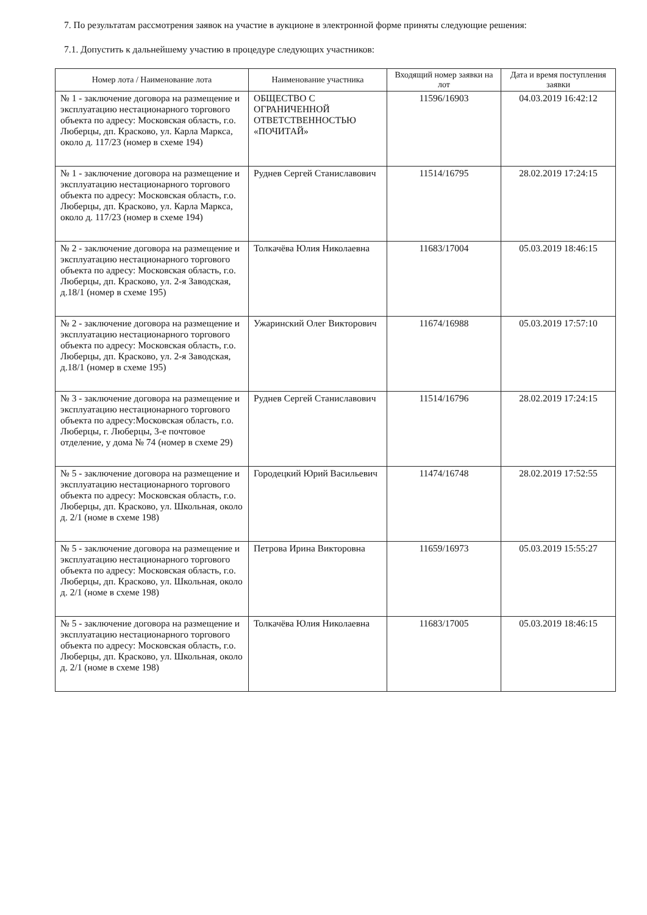7. По результатам рассмотрения заявок на участие в аукционе в электронной форме приняты следующие решения:
7.1. Допустить к дальнейшему участию в процедуре следующих участников:
| Номер лота / Наименование лота | Наименование участника | Входящий номер заявки на лот | Дата и время поступления заявки |
| --- | --- | --- | --- |
| № 1 - заключение договора на размещение и эксплуатацию нестационарного торгового объекта по адресу: Московская область, г.о. Люберцы, дп. Красково, ул. Карла Маркса, около д. 117/23 (номер в схеме 194) | ОБЩЕСТВО С ОГРАНИЧЕННОЙ ОТВЕТСТВЕННОСТЬЮ «ПОЧИТАЙ» | 11596/16903 | 04.03.2019 16:42:12 |
| № 1 - заключение договора на размещение и эксплуатацию нестационарного торгового объекта по адресу: Московская область, г.о. Люберцы, дп. Красково, ул. Карла Маркса, около д. 117/23 (номер в схеме 194) | Руднев Сергей Станиславович | 11514/16795 | 28.02.2019 17:24:15 |
| № 2 - заключение договора на размещение и эксплуатацию нестационарного торгового объекта по адресу: Московская область, г.о. Люберцы, дп. Красково, ул. 2-я Заводская, д.18/1 (номер в схеме 195) | Толкачёва Юлия Николаевна | 11683/17004 | 05.03.2019 18:46:15 |
| № 2 - заключение договора на размещение и эксплуатацию нестационарного торгового объекта по адресу: Московская область, г.о. Люберцы, дп. Красково, ул. 2-я Заводская, д.18/1 (номер в схеме 195) | Ужаринский Олег Викторович | 11674/16988 | 05.03.2019 17:57:10 |
| № 3 - заключение договора на размещение и эксплуатацию нестационарного торгового объекта по адресу:Московская область, г.о. Люберцы, г. Люберцы, 3-е почтовое отделение, у дома № 74 (номер в схеме 29) | Руднев Сергей Станиславович | 11514/16796 | 28.02.2019 17:24:15 |
| № 5 - заключение договора на размещение и эксплуатацию нестационарного торгового объекта по адресу: Московская область, г.о. Люберцы, дп. Красково, ул. Школьная, около д. 2/1 (номе в схеме 198) | Городецкий Юрий Васильевич | 11474/16748 | 28.02.2019 17:52:55 |
| № 5 - заключение договора на размещение и эксплуатацию нестационарного торгового объекта по адресу: Московская область, г.о. Люберцы, дп. Красково, ул. Школьная, около д. 2/1 (номе в схеме 198) | Петрова Ирина Викторовна | 11659/16973 | 05.03.2019 15:55:27 |
| № 5 - заключение договора на размещение и эксплуатацию нестационарного торгового объекта по адресу: Московская область, г.о. Люберцы, дп. Красково, ул. Школьная, около д. 2/1 (номе в схеме 198) | Толкачёва Юлия Николаевна | 11683/17005 | 05.03.2019 18:46:15 |